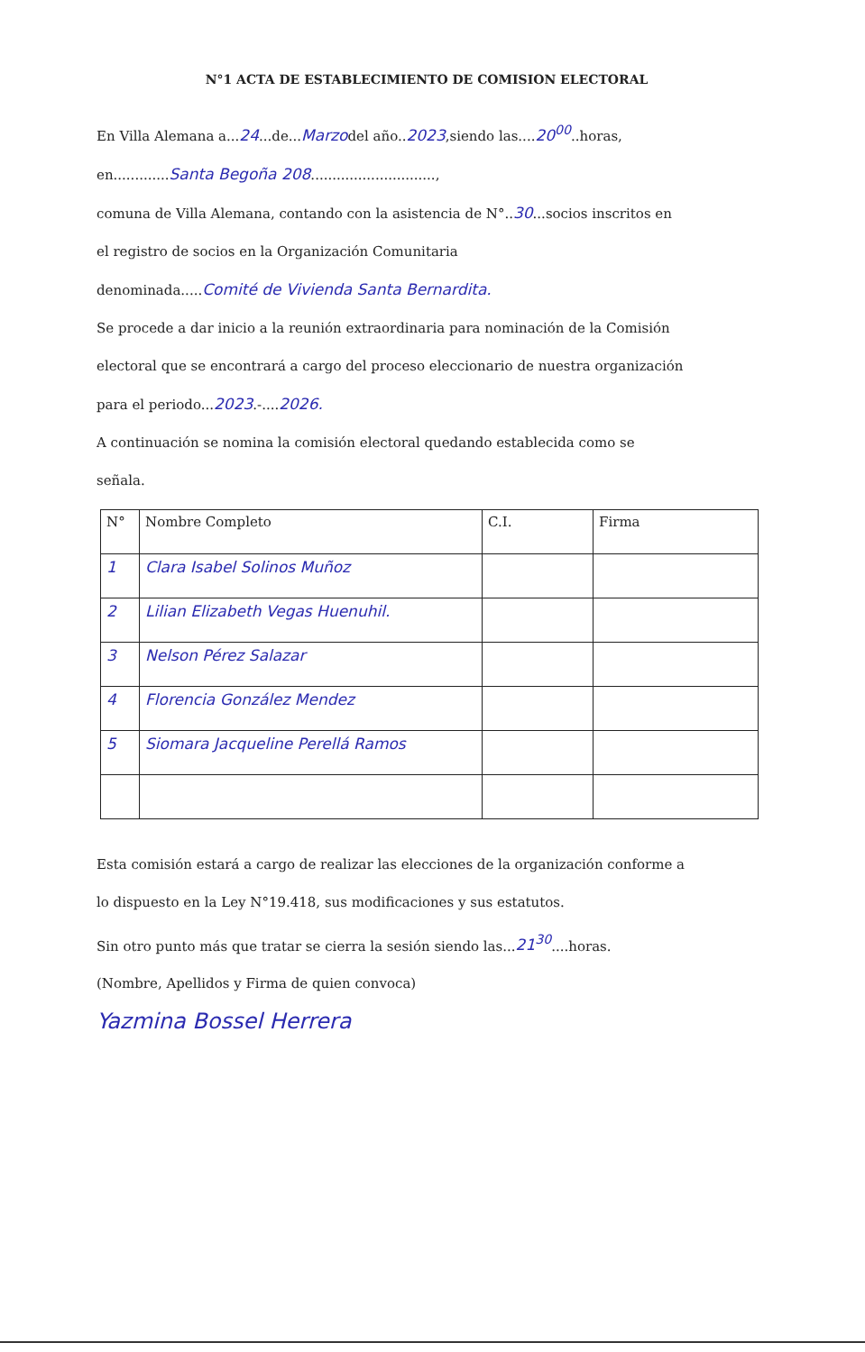N°1 ACTA DE ESTABLECIMIENTO DE COMISION ELECTORAL
En Villa Alemana a...24...de...Marzodel año..2023,siendo las....20<sup>00</sup>..horas,
en.............Santa Begoña 208.............................,
comuna de Villa Alemana, contando con la asistencia de N°..30...socios inscritos en
el registro de socios en la Organización Comunitaria
denominada.....Comité de Vivienda Santa Bernardita.
Se procede a dar inicio a la reunión extraordinaria para nominación de la Comisión
electoral que se encontrará a cargo del proceso eleccionario de nuestra organización
para el periodo...2023.-....2026.
A continuación se nomina la comisión electoral quedando establecida como se
señala.
| N° | Nombre Completo | C.I. | Firma |
| --- | --- | --- | --- |
| 1 | Clara Isabel Solinos Muñoz | | |
| 2 | Lilian Elizabeth Vegas Huenuhil. | | |
| 3 | Nelson Pérez Salazar | | |
| 4 | Florencia González Mendez | | |
| 5 | Siomara Jacqueline Perellá Ramos | | |
Esta comisión estará a cargo de realizar las elecciones de la organización conforme a
lo dispuesto en la Ley N°19.418, sus modificaciones y sus estatutos.
Sin otro punto más que tratar se cierra la sesión siendo las...21<sup>30</sup>....horas.
(Nombre, Apellidos y Firma de quien convoca)
Yazmina Bossel Herrera